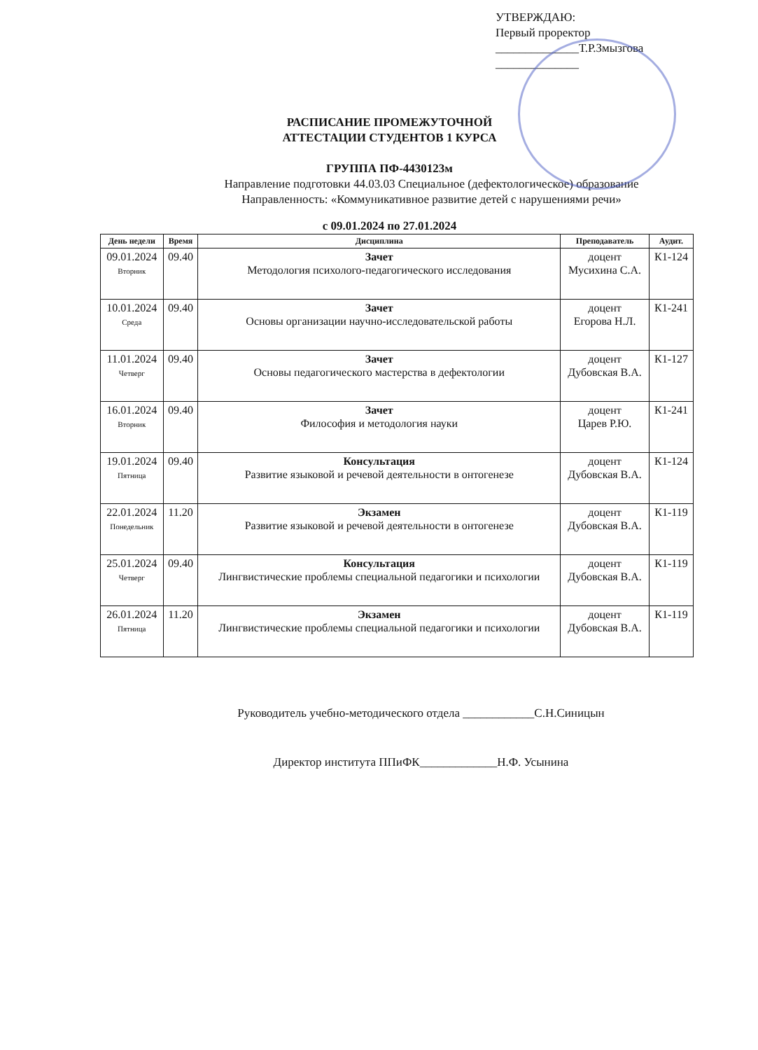УТВЕРЖДАЮ:
Первый проректор
______________Т.Р.Змызгова
______________
РАСПИСАНИЕ ПРОМЕЖУТОЧНОЙ
АТТЕСТАЦИИ СТУДЕНТОВ 1 КУРСА
ГРУППА ПФ-4430123м
Направление подготовки 44.03.03 Специальное (дефектологическое) образование
Направленность: «Коммуникативное развитие детей с нарушениями речи»
с 09.01.2024 по 27.01.2024
| День недели | Время | Дисциплина | Преподаватель | Аудит. |
| --- | --- | --- | --- | --- |
| 09.01.2024 Вторник | 09.40 | Зачет Методология психолого-педагогического исследования | доцент Мусихина С.А. | К1-124 |
| 10.01.2024 Среда | 09.40 | Зачет Основы организации научно-исследовательской работы | доцент Егорова Н.Л. | К1-241 |
| 11.01.2024 Четверг | 09.40 | Зачет Основы педагогического мастерства в дефектологии | доцент Дубовская В.А. | К1-127 |
| 16.01.2024 Вторник | 09.40 | Зачет Философия и методология науки | доцент Царев Р.Ю. | К1-241 |
| 19.01.2024 Пятница | 09.40 | Консультация Развитие языковой и речевой деятельности в онтогенезе | доцент Дубовская В.А. | К1-124 |
| 22.01.2024 Понедельник | 11.20 | Экзамен Развитие языковой и речевой деятельности в онтогенезе | доцент Дубовская В.А. | К1-119 |
| 25.01.2024 Четверг | 09.40 | Консультация Лингвистические проблемы специальной педагогики и психологии | доцент Дубовская В.А. | К1-119 |
| 26.01.2024 Пятница | 11.20 | Экзамен Лингвистические проблемы специальной педагогики и психологии | доцент Дубовская В.А. | К1-119 |
Руководитель учебно-методического отдела ____________С.Н.Синицын
Директор института ППиФК_____________Н.Ф. Усынина